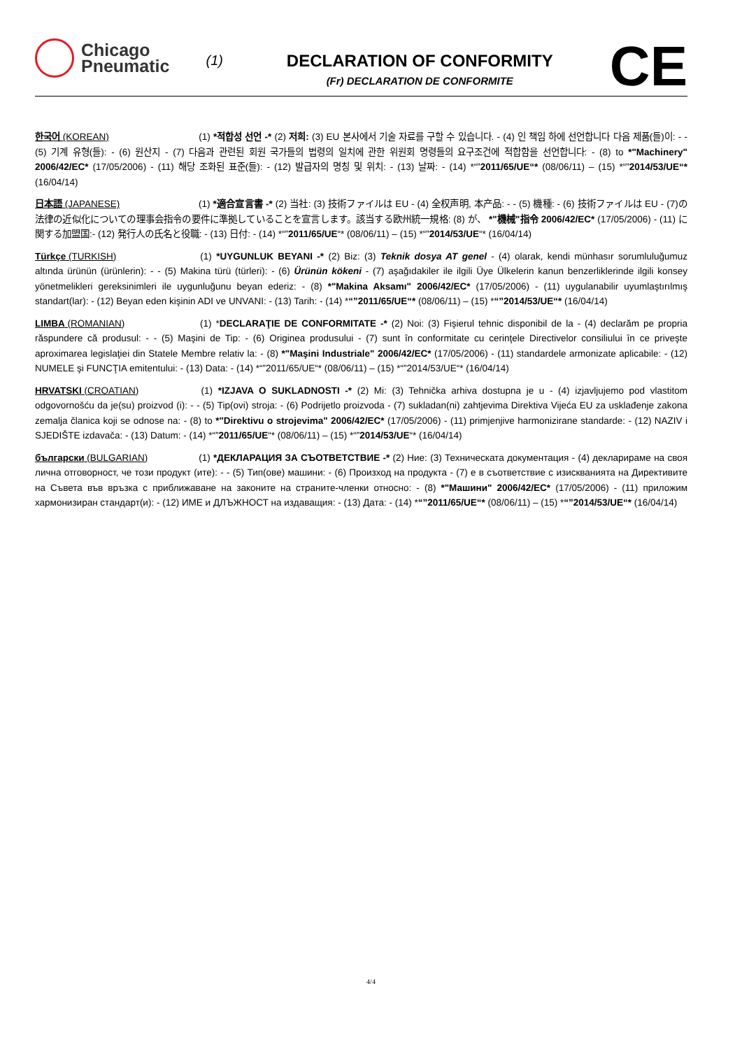Chicago
Pneumatic
(1)
DECLARATION OF CONFORMITY
(Fr) DECLARATION DE CONFORMITE
CE
한국어 (KOREAN) (1) *적합성 선언 -* (2) 저희: (3) EU 본사에서 기술 자료를 구할 수 있습니다. - (4) 인 책임 하에 선언합니다 다음 제품(들)이: - - (5) 기계 유형(들): - (6) 원산지 - (7) 다음과 관련된 회원 국가들의 법령의 일치에 관한 위원회 명령들의 요구조건에 적합함을 선언합니다: - (8) to *"Machinery" 2006/42/EC* (17/05/2006) - (11) 해당 조화된 표준(들): - (12) 발급자의 명칭 및 위치: - (13) 날짜: - (14) *“”2011/65/UE“* (08/06/11) – (15) *“”2014/53/UE“* (16/04/14)
日本語 (JAPANESE) (1) *適合宣言書 -* (2) 当社: (3) 技術ファイルは EU - (4) 全权声明, 本产品: - - (5) 機種: - (6) 技術ファイルは EU - (7)の法律の近似化についての理事会指令の要件に準拠していることを宣言します。該当する欧州統一規格: (8) が、 *"機械"指令 2006/42/EC* (17/05/2006) - (11) に関する加盟国:- (12) 発行人の氏名と役職: - (13) 日付: - (14) *“”2011/65/UE“* (08/06/11) – (15) *“”2014/53/UE“* (16/04/14)
Türkçe (TURKISH) (1) *UYGUNLUK BEYANI -* (2) Biz: (3) Teknik dosya AT genel - (4) olarak, kendi münhasır sorumluluğumuz altında ürünün (ürünlerin): - - (5) Makina türü (türleri): - (6) Ürünün kökeni - (7) aşağıdakiler ile ilgili Üye Ülkelerin kanun benzerliklerinde ilgili konsey yönetmelikleri gereksinimleri ile uygunluğunu beyan ederiz: - (8) *"Makina Aksamı" 2006/42/EC* (17/05/2006) - (11) uygulanabilir uyumlaştırılmış standart(lar): - (12) Beyan eden kişinin ADI ve UNVANI: - (13) Tarih: - (14) *“”2011/65/UE“* (08/06/11) – (15) *“”2014/53/UE“* (16/04/14)
LIMBA (ROMANIAN) (1) *DECLARAŢIE DE CONFORMITATE -* (2) Noi: (3) Fişierul tehnic disponibil de la - (4) declarăm pe propria răspundere că produsul: - - (5) Maşini de Tip: - (6) Originea produsului - (7) sunt în conformitate cu cerinţele Directivelor consiliului în ce priveşte aproximarea legislaţiei din Statele Membre relativ la: - (8) *"Maşini Industriale" 2006/42/EC* (17/05/2006) - (11) standardele armonizate aplicabile: - (12) NUMELE şi FUNCŢIA emitentului: - (13) Data: - (14) *“”2011/65/UE“* (08/06/11) – (15) *“”2014/53/UE“* (16/04/14)
HRVATSKI (CROATIAN) (1) *IZJAVA O SUKLADNOSTI -* (2) Mi: (3) Tehnička arhiva dostupna je u - (4) izjavljujemo pod vlastitom odgovornošću da je(su) proizvod (i): - - (5) Tip(ovi) stroja: - (6) Podrijetlo proizvoda - (7) sukladan(ni) zahtjevima Direktiva Vijeća EU za usklađenje zakona zemalja članica koji se odnose na: - (8) to *"Direktivu o strojevima" 2006/42/EC* (17/05/2006) - (11) primjenjive harmonizirane standarde: - (12) NAZIV i SJEDIŠTE izdavača: - (13) Datum: - (14) *“”2011/65/UE“* (08/06/11) – (15) *“”2014/53/UE“* (16/04/14)
български (BULGARIAN) (1) *ДЕКЛАРАЦИЯ ЗА СЪОТВЕТСТВИЕ -* (2) Ние: (3) Техническата документация - (4) декларираме на своя лична отговорност, че този продукт (ите): - - (5) Тип(ове) машини: - (6) Произход на продукта - (7) е в съответствие с изискванията на Директивите на Съвета във връзка с приближаване на законите на страните-членки относно: - (8) *"Машини" 2006/42/EC* (17/05/2006) - (11) приложим хармонизиран стандарт(и): - (12) ИМЕ и ДЛЪЖНОСТ на издаващия: - (13) Дата: - (14) *“”2011/65/UE“* (08/06/11) – (15) *“”2014/53/UE“* (16/04/14)
4/4